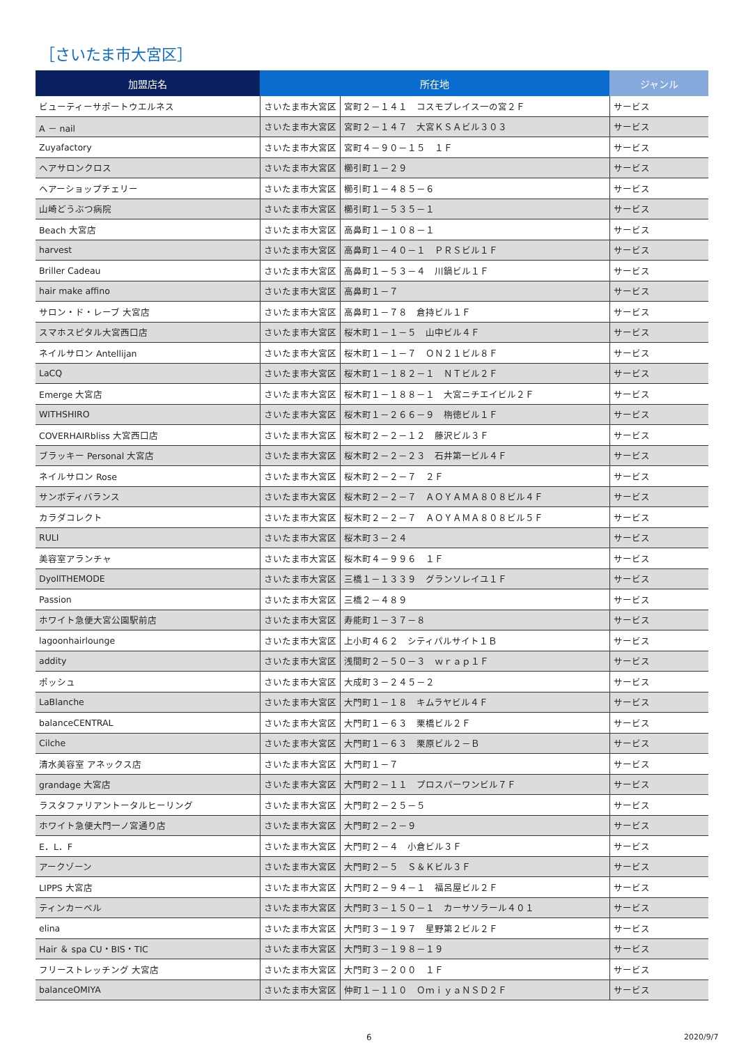［さいたま市大宮区］
| 加盟店名 | 所在地 | | ジャンル |
| --- | --- | --- | --- |
| ビューティーサポートウエルネス | さいたま市大宮区 | 宮町２－１４１ コスモプレイス一の宮２Ｆ | サービス |
| A － nail | さいたま市大宮区 | 宮町２－１４７ 大宮ＫＳＡビル３０３ | サービス |
| Zuyafactory | さいたま市大宮区 | 宮町４－９０－１５ １Ｆ | サービス |
| ヘアサロンクロス | さいたま市大宮区 | 櫛引町１－２９ | サービス |
| ヘアーショップチェリー | さいたま市大宮区 | 櫛引町１－４８５－６ | サービス |
| 山崎どうぶつ病院 | さいたま市大宮区 | 櫛引町１－５３５－１ | サービス |
| Beach 大宮店 | さいたま市大宮区 | 高鼻町１－１０８－１ | サービス |
| harvest | さいたま市大宮区 | 高鼻町１－４０－１ ＰＲＳビル１Ｆ | サービス |
| Briller Cadeau | さいたま市大宮区 | 高鼻町１－５３－４ 川鍋ビル１Ｆ | サービス |
| hair make affino | さいたま市大宮区 | 高鼻町１－７ | サービス |
| サロン・ド・レーブ 大宮店 | さいたま市大宮区 | 高鼻町１－７８ 倉持ビル１Ｆ | サービス |
| スマホスピタル大宮西口店 | さいたま市大宮区 | 桜木町１－１－５ 山中ビル４Ｆ | サービス |
| ネイルサロン Antellijan | さいたま市大宮区 | 桜木町１－１－７ ＯＮ２１ビル８Ｆ | サービス |
| LaCQ | さいたま市大宮区 | 桜木町１－１８２－１ ＮＴビル２Ｆ | サービス |
| Emerge 大宮店 | さいたま市大宮区 | 桜木町１－１８８－１ 大宮ニチエイビル２Ｆ | サービス |
| WITHSHIRO | さいたま市大宮区 | 桜木町１－２６６－９ 栴徳ビル１Ｆ | サービス |
| COVERHAIRbliss 大宮西口店 | さいたま市大宮区 | 桜木町２－２－１２ 藤沢ビル３Ｆ | サービス |
| ブラッキー Personal 大宮店 | さいたま市大宮区 | 桜木町２－２－２３ 石井第一ビル４Ｆ | サービス |
| ネイルサロン Rose | さいたま市大宮区 | 桜木町２－２－７ ２Ｆ | サービス |
| サンボディバランス | さいたま市大宮区 | 桜木町２－２－７ ＡＯＹＡＭＡ８０８ビル４Ｆ | サービス |
| カラダコレクト | さいたま市大宮区 | 桜木町２－２－７ ＡＯＹＡＭＡ８０８ビル５Ｆ | サービス |
| RULI | さいたま市大宮区 | 桜木町３－２４ | サービス |
| 美容室アランチャ | さいたま市大宮区 | 桜木町４－９９６ １Ｆ | サービス |
| DyollTHEMODE | さいたま市大宮区 | 三橋１－１３３９ グランソレイユ１Ｆ | サービス |
| Passion | さいたま市大宮区 | 三橋２－４８９ | サービス |
| ホワイト急便大宮公園駅前店 | さいたま市大宮区 | 寿能町１－３７－８ | サービス |
| lagoonhairlounge | さいたま市大宮区 | 上小町４６２ シティパルサイト１Ｂ | サービス |
| addity | さいたま市大宮区 | 浅間町２－５０－３ ｗｒａｐ１Ｆ | サービス |
| ポッシュ | さいたま市大宮区 | 大成町３－２４５－２ | サービス |
| LaBlanche | さいたま市大宮区 | 大門町１－１８ キムラヤビル４Ｆ | サービス |
| balanceCENTRAL | さいたま市大宮区 | 大門町１－６３ 栗橋ビル２Ｆ | サービス |
| Cilche | さいたま市大宮区 | 大門町１－６３ 栗原ビル２－Ｂ | サービス |
| 清水美容室 アネックス店 | さいたま市大宮区 | 大門町１－７ | サービス |
| grandage 大宮店 | さいたま市大宮区 | 大門町２－１１ プロスパーワンビル７Ｆ | サービス |
| ラスタファリアントータルヒーリング | さいたま市大宮区 | 大門町２－２５－５ | サービス |
| ホワイト急便大門一ノ宮通り店 | さいたま市大宮区 | 大門町２－２－９ | サービス |
| E．L．F | さいたま市大宮区 | 大門町２－４ 小倉ビル３Ｆ | サービス |
| アークゾーン | さいたま市大宮区 | 大門町２－５ Ｓ＆Ｋビル３Ｆ | サービス |
| LIPPS 大宮店 | さいたま市大宮区 | 大門町２－９４－１ 福呂屋ビル２Ｆ | サービス |
| ティンカーベル | さいたま市大宮区 | 大門町３－１５０－１ カーサソラール４０１ | サービス |
| elina | さいたま市大宮区 | 大門町３－１９７ 星野第２ビル２Ｆ | サービス |
| Hair ＆ spa CU・BIS・TIC | さいたま市大宮区 | 大門町３－１９８－１９ | サービス |
| フリーストレッチング 大宮店 | さいたま市大宮区 | 大門町３－２００ １Ｆ | サービス |
| balanceOMIYA | さいたま市大宮区 | 仲町１－１１０ ＯｍｉｙａＮＳＤ２Ｆ | サービス |
6 2020/9/7